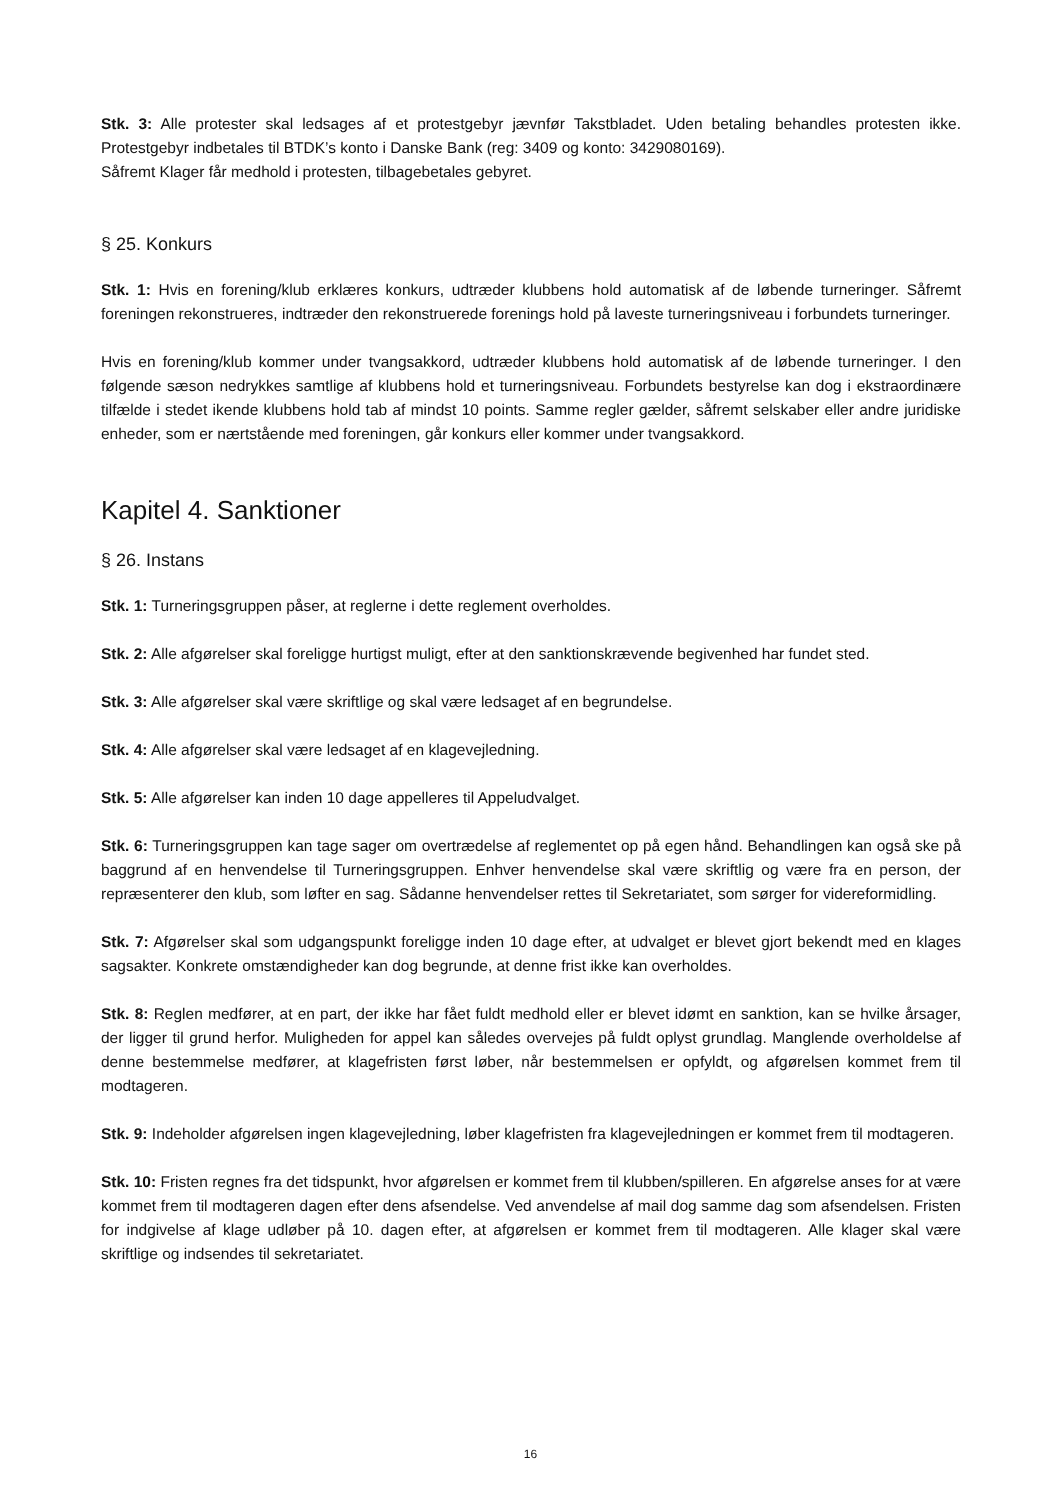Stk. 3: Alle protester skal ledsages af et protestgebyr jævnfør Takstbladet. Uden betaling behandles protesten ikke. Protestgebyr indbetales til BTDK’s konto i Danske Bank (reg: 3409 og konto: 3429080169).
Såfremt Klager får medhold i protesten, tilbagebetales gebyret.
§ 25. Konkurs
Stk. 1: Hvis en forening/klub erklæres konkurs, udtræder klubbens hold automatisk af de løbende turneringer. Såfremt foreningen rekonstrueres, indtræder den rekonstruerede forenings hold på laveste turneringsniveau i forbundets turneringer.
Hvis en forening/klub kommer under tvangsakkord, udtræder klubbens hold automatisk af de løbende turneringer. I den følgende sæson nedrykkes samtlige af klubbens hold et turneringsniveau. Forbundets bestyrelse kan dog i ekstraordinære tilfælde i stedet ikende klubbens hold tab af mindst 10 points. Samme regler gælder, såfremt selskaber eller andre juridiske enheder, som er nærtstående med foreningen, går konkurs eller kommer under tvangsakkord.
Kapitel 4. Sanktioner
§ 26. Instans
Stk. 1: Turneringsgruppen påser, at reglerne i dette reglement overholdes.
Stk. 2: Alle afgørelser skal foreligge hurtigst muligt, efter at den sanktionskrævende begivenhed har fundet sted.
Stk. 3: Alle afgørelser skal være skriftlige og skal være ledsaget af en begrundelse.
Stk. 4: Alle afgørelser skal være ledsaget af en klagevejledning.
Stk. 5: Alle afgørelser kan inden 10 dage appelleres til Appeludvalget.
Stk. 6: Turneringsgruppen kan tage sager om overtrædelse af reglementet op på egen hånd. Behandlingen kan også ske på baggrund af en henvendelse til Turneringsgruppen. Enhver henvendelse skal være skriftlig og være fra en person, der repræsenterer den klub, som løfter en sag. Sådanne henvendelser rettes til Sekretariatet, som sørger for videreformidling.
Stk. 7: Afgørelser skal som udgangspunkt foreligge inden 10 dage efter, at udvalget er blevet gjort bekendt med en klages sagsakter. Konkrete omstændigheder kan dog begrunde, at denne frist ikke kan overholdes.
Stk. 8: Reglen medfører, at en part, der ikke har fået fuldt medhold eller er blevet idømt en sanktion, kan se hvilke årsager, der ligger til grund herfor. Muligheden for appel kan således overvejes på fuldt oplyst grundlag. Manglende overholdelse af denne bestemmelse medfører, at klagefristen først løber, når bestemmelsen er opfyldt, og afgørelsen kommet frem til modtageren.
Stk. 9: Indeholder afgørelsen ingen klagevejledning, løber klagefristen fra klagevejledningen er kommet frem til modtageren.
Stk. 10: Fristen regnes fra det tidspunkt, hvor afgørelsen er kommet frem til klubben/spilleren. En afgørelse anses for at være kommet frem til modtageren dagen efter dens afsendelse. Ved anvendelse af mail dog samme dag som afsendelsen. Fristen for indgivelse af klage udløber på 10. dagen efter, at afgørelsen er kommet frem til modtageren. Alle klager skal være skriftlige og indsendes til sekretariatet.
16